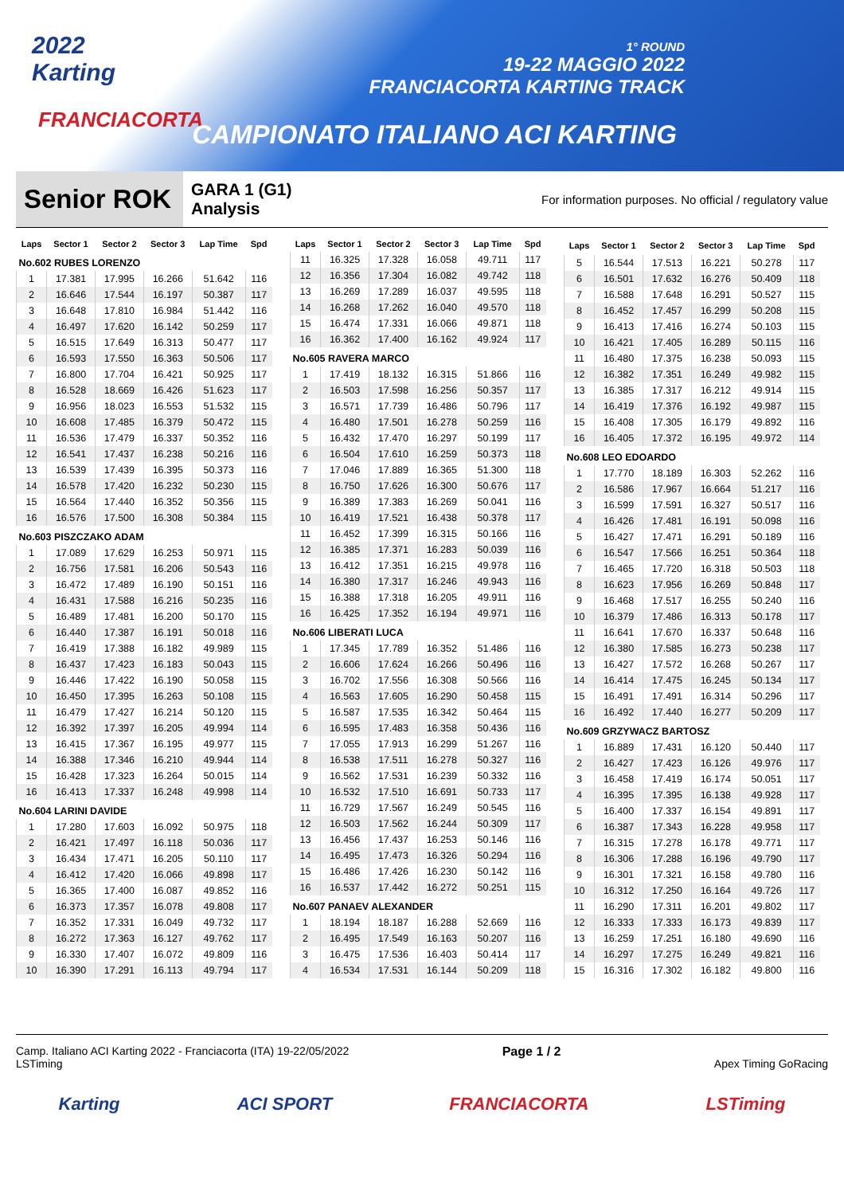2022
Karting
FRANCIACORTA
1° ROUND
19-22 MAGGIO 2022
FRANCIACORTA KARTING TRACK
CAMPIONATO ITALIANO ACI KARTING
Senior ROK
GARA 1 (G1)
Analysis
For information purposes. No official / regulatory value
| Laps | Sector 1 | Sector 2 | Sector 3 | Lap Time | Spd |
| --- | --- | --- | --- | --- | --- |
| No.602 RUBES LORENZO | | | | | |
| 1 | 17.381 | 17.995 | 16.266 | 51.642 | 116 |
| 2 | 16.646 | 17.544 | 16.197 | 50.387 | 117 |
| 3 | 16.648 | 17.810 | 16.984 | 51.442 | 116 |
| 4 | 16.497 | 17.620 | 16.142 | 50.259 | 117 |
| 5 | 16.515 | 17.649 | 16.313 | 50.477 | 117 |
| 6 | 16.593 | 17.550 | 16.363 | 50.506 | 117 |
| 7 | 16.800 | 17.704 | 16.421 | 50.925 | 117 |
| 8 | 16.528 | 18.669 | 16.426 | 51.623 | 117 |
| 9 | 16.956 | 18.023 | 16.553 | 51.532 | 115 |
| 10 | 16.608 | 17.485 | 16.379 | 50.472 | 115 |
| 11 | 16.536 | 17.479 | 16.337 | 50.352 | 116 |
| 12 | 16.541 | 17.437 | 16.238 | 50.216 | 116 |
| 13 | 16.539 | 17.439 | 16.395 | 50.373 | 116 |
| 14 | 16.578 | 17.420 | 16.232 | 50.230 | 115 |
| 15 | 16.564 | 17.440 | 16.352 | 50.356 | 115 |
| 16 | 16.576 | 17.500 | 16.308 | 50.384 | 115 |
| No.603 PISZCZAKO ADAM | | | | | |
| 1 | 17.089 | 17.629 | 16.253 | 50.971 | 115 |
| 2 | 16.756 | 17.581 | 16.206 | 50.543 | 116 |
| 3 | 16.472 | 17.489 | 16.190 | 50.151 | 116 |
| 4 | 16.431 | 17.588 | 16.216 | 50.235 | 116 |
| 5 | 16.489 | 17.481 | 16.200 | 50.170 | 115 |
| 6 | 16.440 | 17.387 | 16.191 | 50.018 | 116 |
| 7 | 16.419 | 17.388 | 16.182 | 49.989 | 115 |
| 8 | 16.437 | 17.423 | 16.183 | 50.043 | 115 |
| 9 | 16.446 | 17.422 | 16.190 | 50.058 | 115 |
| 10 | 16.450 | 17.395 | 16.263 | 50.108 | 115 |
| 11 | 16.479 | 17.427 | 16.214 | 50.120 | 115 |
| 12 | 16.392 | 17.397 | 16.205 | 49.994 | 114 |
| 13 | 16.415 | 17.367 | 16.195 | 49.977 | 115 |
| 14 | 16.388 | 17.346 | 16.210 | 49.944 | 114 |
| 15 | 16.428 | 17.323 | 16.264 | 50.015 | 114 |
| 16 | 16.413 | 17.337 | 16.248 | 49.998 | 114 |
| No.604 LARINI DAVIDE | | | | | |
| 1 | 17.280 | 17.603 | 16.092 | 50.975 | 118 |
| 2 | 16.421 | 17.497 | 16.118 | 50.036 | 117 |
| 3 | 16.434 | 17.471 | 16.205 | 50.110 | 117 |
| 4 | 16.412 | 17.420 | 16.066 | 49.898 | 117 |
| 5 | 16.365 | 17.400 | 16.087 | 49.852 | 116 |
| 6 | 16.373 | 17.357 | 16.078 | 49.808 | 117 |
| 7 | 16.352 | 17.331 | 16.049 | 49.732 | 117 |
| 8 | 16.272 | 17.363 | 16.127 | 49.762 | 117 |
| 9 | 16.330 | 17.407 | 16.072 | 49.809 | 116 |
| 10 | 16.390 | 17.291 | 16.113 | 49.794 | 117 |
| Laps | Sector 1 | Sector 2 | Sector 3 | Lap Time | Spd |
| --- | --- | --- | --- | --- | --- |
| 11 | 16.325 | 17.328 | 16.058 | 49.711 | 117 |
| 12 | 16.356 | 17.304 | 16.082 | 49.742 | 118 |
| 13 | 16.269 | 17.289 | 16.037 | 49.595 | 118 |
| 14 | 16.268 | 17.262 | 16.040 | 49.570 | 118 |
| 15 | 16.474 | 17.331 | 16.066 | 49.871 | 118 |
| 16 | 16.362 | 17.400 | 16.162 | 49.924 | 117 |
| No.605 RAVERA MARCO | | | | | |
| 1 | 17.419 | 18.132 | 16.315 | 51.866 | 116 |
| 2 | 16.503 | 17.598 | 16.256 | 50.357 | 117 |
| 3 | 16.571 | 17.739 | 16.486 | 50.796 | 117 |
| 4 | 16.480 | 17.501 | 16.278 | 50.259 | 116 |
| 5 | 16.432 | 17.470 | 16.297 | 50.199 | 117 |
| 6 | 16.504 | 17.610 | 16.259 | 50.373 | 118 |
| 7 | 17.046 | 17.889 | 16.365 | 51.300 | 118 |
| 8 | 16.750 | 17.626 | 16.300 | 50.676 | 117 |
| 9 | 16.389 | 17.383 | 16.269 | 50.041 | 116 |
| 10 | 16.419 | 17.521 | 16.438 | 50.378 | 117 |
| 11 | 16.452 | 17.399 | 16.315 | 50.166 | 116 |
| 12 | 16.385 | 17.371 | 16.283 | 50.039 | 116 |
| 13 | 16.412 | 17.351 | 16.215 | 49.978 | 116 |
| 14 | 16.380 | 17.317 | 16.246 | 49.943 | 116 |
| 15 | 16.388 | 17.318 | 16.205 | 49.911 | 116 |
| 16 | 16.425 | 17.352 | 16.194 | 49.971 | 116 |
| No.606 LIBERATI LUCA | | | | | |
| 1 | 17.345 | 17.789 | 16.352 | 51.486 | 116 |
| 2 | 16.606 | 17.624 | 16.266 | 50.496 | 116 |
| 3 | 16.702 | 17.556 | 16.308 | 50.566 | 116 |
| 4 | 16.563 | 17.605 | 16.290 | 50.458 | 115 |
| 5 | 16.587 | 17.535 | 16.342 | 50.464 | 115 |
| 6 | 16.595 | 17.483 | 16.358 | 50.436 | 116 |
| 7 | 17.055 | 17.913 | 16.299 | 51.267 | 116 |
| 8 | 16.538 | 17.511 | 16.278 | 50.327 | 116 |
| 9 | 16.562 | 17.531 | 16.239 | 50.332 | 116 |
| 10 | 16.532 | 17.510 | 16.691 | 50.733 | 117 |
| 11 | 16.729 | 17.567 | 16.249 | 50.545 | 116 |
| 12 | 16.503 | 17.562 | 16.244 | 50.309 | 117 |
| 13 | 16.456 | 17.437 | 16.253 | 50.146 | 116 |
| 14 | 16.495 | 17.473 | 16.326 | 50.294 | 116 |
| 15 | 16.486 | 17.426 | 16.230 | 50.142 | 116 |
| 16 | 16.537 | 17.442 | 16.272 | 50.251 | 115 |
| No.607 PANAEV ALEXANDER | | | | | |
| 1 | 18.194 | 18.187 | 16.288 | 52.669 | 116 |
| 2 | 16.495 | 17.549 | 16.163 | 50.207 | 116 |
| 3 | 16.475 | 17.536 | 16.403 | 50.414 | 117 |
| 4 | 16.534 | 17.531 | 16.144 | 50.209 | 118 |
| Laps | Sector 1 | Sector 2 | Sector 3 | Lap Time | Spd |
| --- | --- | --- | --- | --- | --- |
| 5 | 16.544 | 17.513 | 16.221 | 50.278 | 117 |
| 6 | 16.501 | 17.632 | 16.276 | 50.409 | 118 |
| 7 | 16.588 | 17.648 | 16.291 | 50.527 | 115 |
| 8 | 16.452 | 17.457 | 16.299 | 50.208 | 115 |
| 9 | 16.413 | 17.416 | 16.274 | 50.103 | 115 |
| 10 | 16.421 | 17.405 | 16.289 | 50.115 | 116 |
| 11 | 16.480 | 17.375 | 16.238 | 50.093 | 115 |
| 12 | 16.382 | 17.351 | 16.249 | 49.982 | 115 |
| 13 | 16.385 | 17.317 | 16.212 | 49.914 | 115 |
| 14 | 16.419 | 17.376 | 16.192 | 49.987 | 115 |
| 15 | 16.408 | 17.305 | 16.179 | 49.892 | 116 |
| 16 | 16.405 | 17.372 | 16.195 | 49.972 | 114 |
| No.608 LEO EDOARDO | | | | | |
| 1 | 17.770 | 18.189 | 16.303 | 52.262 | 116 |
| 2 | 16.586 | 17.967 | 16.664 | 51.217 | 116 |
| 3 | 16.599 | 17.591 | 16.327 | 50.517 | 116 |
| 4 | 16.426 | 17.481 | 16.191 | 50.098 | 116 |
| 5 | 16.427 | 17.471 | 16.291 | 50.189 | 116 |
| 6 | 16.547 | 17.566 | 16.251 | 50.364 | 118 |
| 7 | 16.465 | 17.720 | 16.318 | 50.503 | 118 |
| 8 | 16.623 | 17.956 | 16.269 | 50.848 | 117 |
| 9 | 16.468 | 17.517 | 16.255 | 50.240 | 116 |
| 10 | 16.379 | 17.486 | 16.313 | 50.178 | 117 |
| 11 | 16.641 | 17.670 | 16.337 | 50.648 | 116 |
| 12 | 16.380 | 17.585 | 16.273 | 50.238 | 117 |
| 13 | 16.427 | 17.572 | 16.268 | 50.267 | 117 |
| 14 | 16.414 | 17.475 | 16.245 | 50.134 | 117 |
| 15 | 16.491 | 17.491 | 16.314 | 50.296 | 117 |
| 16 | 16.492 | 17.440 | 16.277 | 50.209 | 117 |
| No.609 GRZYWACZ BARTOSZ | | | | | |
| 1 | 16.889 | 17.431 | 16.120 | 50.440 | 117 |
| 2 | 16.427 | 17.423 | 16.126 | 49.976 | 117 |
| 3 | 16.458 | 17.419 | 16.174 | 50.051 | 117 |
| 4 | 16.395 | 17.395 | 16.138 | 49.928 | 117 |
| 5 | 16.400 | 17.337 | 16.154 | 49.891 | 117 |
| 6 | 16.387 | 17.343 | 16.228 | 49.958 | 117 |
| 7 | 16.315 | 17.278 | 16.178 | 49.771 | 117 |
| 8 | 16.306 | 17.288 | 16.196 | 49.790 | 117 |
| 9 | 16.301 | 17.321 | 16.158 | 49.780 | 116 |
| 10 | 16.312 | 17.250 | 16.164 | 49.726 | 117 |
| 11 | 16.290 | 17.311 | 16.201 | 49.802 | 117 |
| 12 | 16.333 | 17.333 | 16.173 | 49.839 | 117 |
| 13 | 16.259 | 17.251 | 16.180 | 49.690 | 116 |
| 14 | 16.297 | 17.275 | 16.249 | 49.821 | 116 |
| 15 | 16.316 | 17.302 | 16.182 | 49.800 | 116 |
Camp. Italiano ACI Karting 2022 - Franciacorta (ITA) 19-22/05/2022
LSTiming
Page 1 / 2 Apex Timing GoRacing
Karting ACI SPORT FRANCIACORTA LSTiming